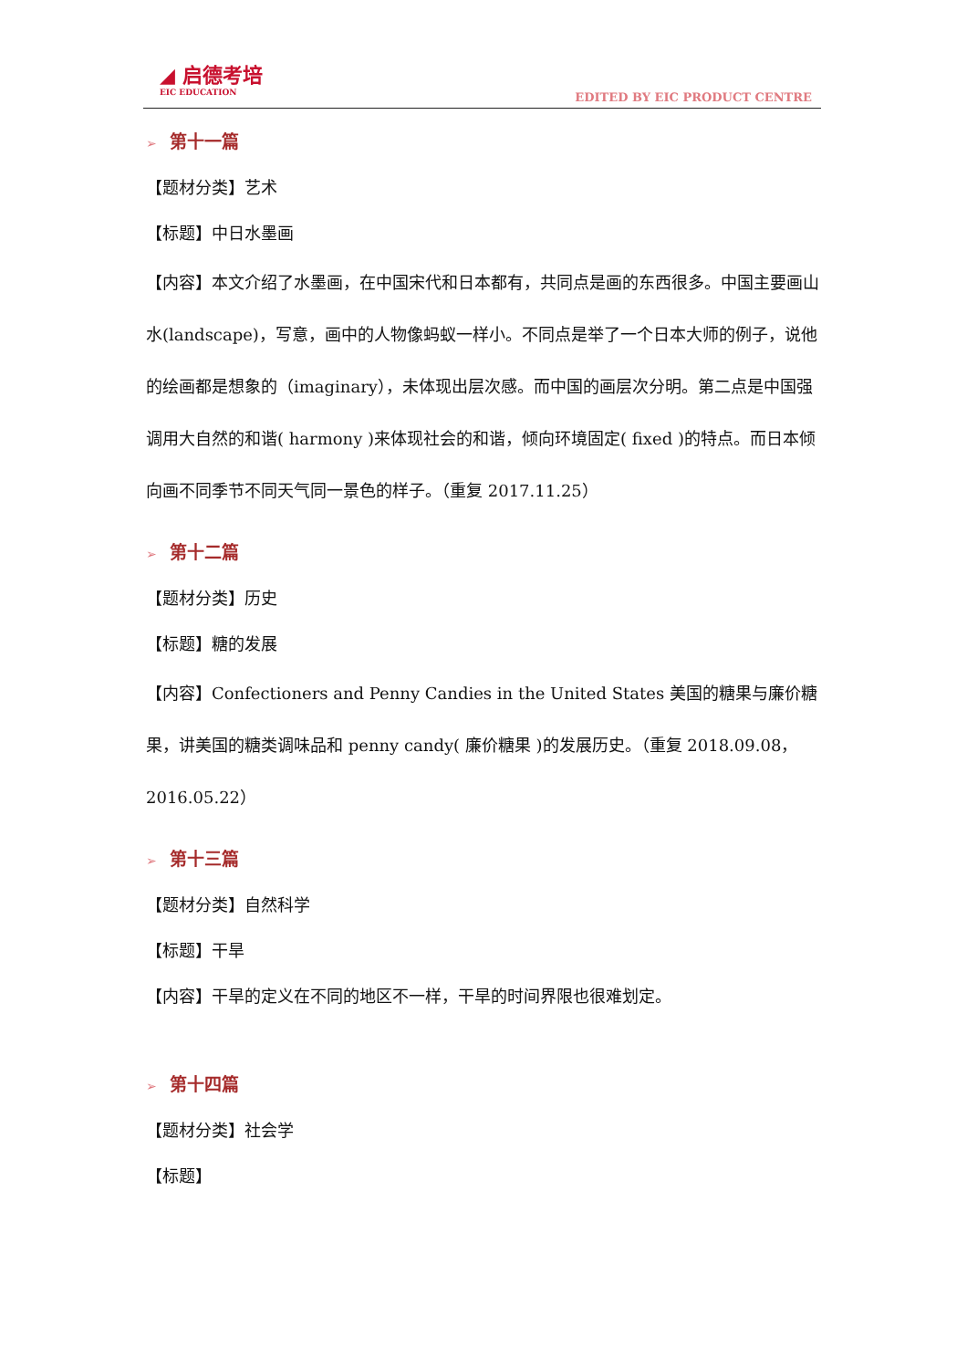◢ 启德考培
EIC EDUCATION
EDITED BY EIC PRODUCT CENTRE
➢ 第十一篇
【题材分类】艺术
【标题】中日水墨画
【内容】本文介绍了水墨画，在中国宋代和日本都有，共同点是画的东西很多。中国主要画山水(landscape)，写意，画中的人物像蚂蚁一样小。不同点是举了一个日本大师的例子，说他的绘画都是想象的（imaginary），未体现出层次感。而中国的画层次分明。第二点是中国强调用大自然的和谐( harmony )来体现社会的和谐，倾向环境固定( fixed )的特点。而日本倾向画不同季节不同天气同一景色的样子。（重复 2017.11.25）
➢ 第十二篇
【题材分类】历史
【标题】糖的发展
【内容】Confectioners and Penny Candies in the United States 美国的糖果与廉价糖果，讲美国的糖类调味品和 penny candy( 廉价糖果 )的发展历史。（重复 2018.09.08，2016.05.22）
➢ 第十三篇
【题材分类】自然科学
【标题】干旱
【内容】干旱的定义在不同的地区不一样，干旱的时间界限也很难划定。
➢ 第十四篇
【题材分类】社会学
【标题】